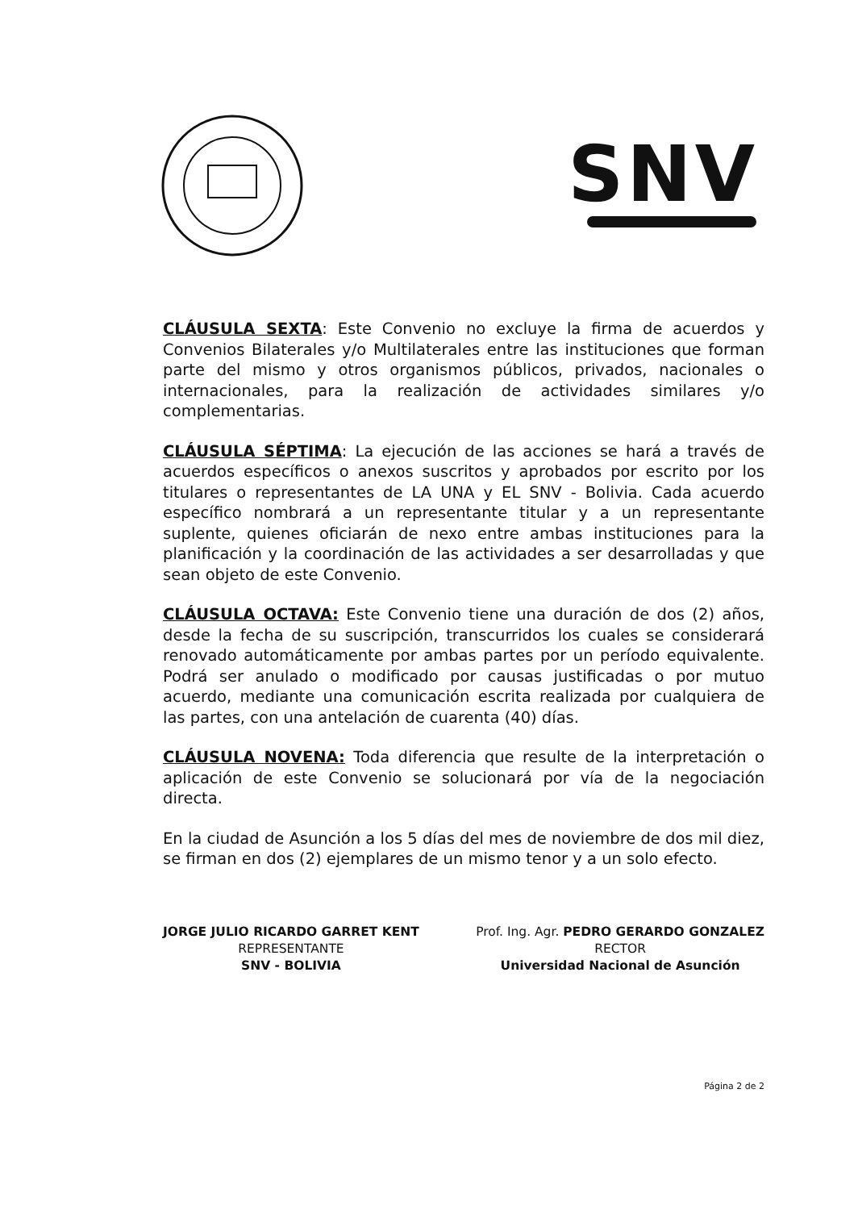SNV
CLÁUSULA SEXTA: Este Convenio no excluye la firma de acuerdos y Convenios Bilaterales y/o Multilaterales entre las instituciones que forman parte del mismo y otros organismos públicos, privados, nacionales o internacionales, para la realización de actividades similares y/o complementarias.
CLÁUSULA SÉPTIMA: La ejecución de las acciones se hará a través de acuerdos específicos o anexos suscritos y aprobados por escrito por los titulares o representantes de LA UNA y EL SNV - Bolivia. Cada acuerdo específico nombrará a un representante titular y a un representante suplente, quienes oficiarán de nexo entre ambas instituciones para la planificación y la coordinación de las actividades a ser desarrolladas y que sean objeto de este Convenio.
CLÁUSULA OCTAVA: Este Convenio tiene una duración de dos (2) años, desde la fecha de su suscripción, transcurridos los cuales se considerará renovado automáticamente por ambas partes por un período equivalente. Podrá ser anulado o modificado por causas justificadas o por mutuo acuerdo, mediante una comunicación escrita realizada por cualquiera de las partes, con una antelación de cuarenta (40) días.
CLÁUSULA NOVENA: Toda diferencia que resulte de la interpretación o aplicación de este Convenio se solucionará por vía de la negociación directa.
En la ciudad de Asunción a los 5 días del mes de noviembre de dos mil diez, se firman en dos (2) ejemplares de un mismo tenor y a un solo efecto.
JORGE JULIO RICARDO GARRET KENT
REPRESENTANTE
SNV - BOLIVIA
Prof. Ing. Agr. PEDRO GERARDO GONZALEZ
RECTOR
Universidad Nacional de Asunción
Página 2 de 2